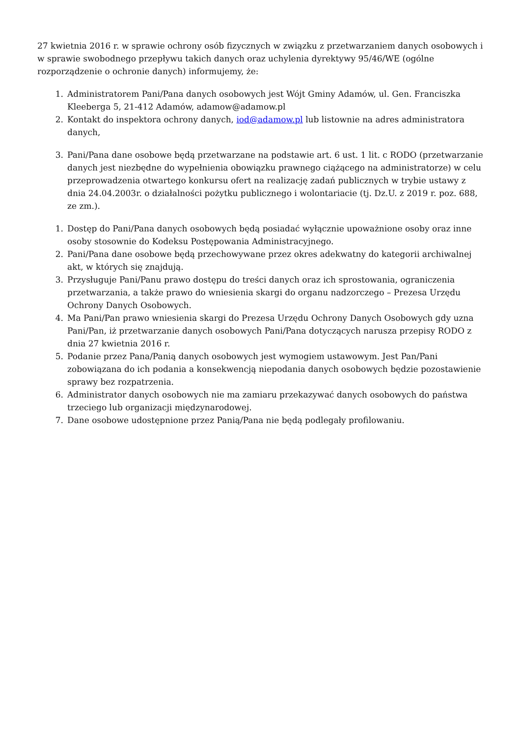27 kwietnia 2016 r. w sprawie ochrony osób fizycznych w związku z przetwarzaniem danych osobowych i w sprawie swobodnego przepływu takich danych oraz uchylenia dyrektywy 95/46/WE (ogólne rozporządzenie o ochronie danych) informujemy, że:
1. Administratorem Pani/Pana danych osobowych jest Wójt Gminy Adamów, ul. Gen. Franciszka Kleeberga 5, 21-412 Adamów, adamow@adamow.pl
2. Kontakt do inspektora ochrony danych, iod@adamow.pl lub listownie na adres administratora danych,
3. Pani/Pana dane osobowe będą przetwarzane na podstawie art. 6 ust. 1 lit. c RODO (przetwarzanie danych jest niezbędne do wypełnienia obowiązku prawnego ciążącego na administratorze) w celu przeprowadzenia otwartego konkursu ofert na realizację zadań publicznych w trybie ustawy z dnia 24.04.2003r. o działalności pożytku publicznego i wolontariacie (tj. Dz.U. z 2019 r. poz. 688, ze zm.).
1. Dostęp do Pani/Pana danych osobowych będą posiadać wyłącznie upoważnione osoby oraz inne osoby stosownie do Kodeksu Postępowania Administracyjnego.
2. Pani/Pana dane osobowe będą przechowywane przez okres adekwatny do kategorii archiwalnej akt, w których się znajdują.
3. Przysługuje Pani/Panu prawo dostępu do treści danych oraz ich sprostowania, ograniczenia przetwarzania, a także prawo do wniesienia skargi do organu nadzorczego – Prezesa Urzędu Ochrony Danych Osobowych.
4. Ma Pani/Pan prawo wniesienia skargi do Prezesa Urzędu Ochrony Danych Osobowych gdy uzna Pani/Pan, iż przetwarzanie danych osobowych Pani/Pana dotyczących narusza przepisy RODO z dnia 27 kwietnia 2016 r.
5. Podanie przez Pana/Panią danych osobowych jest wymogiem ustawowym. Jest Pan/Pani zobowiązana do ich podania a konsekwencją niepodania danych osobowych będzie pozostawienie sprawy bez rozpatrzenia.
6. Administrator danych osobowych nie ma zamiaru przekazywać danych osobowych do państwa trzeciego lub organizacji międzynarodowej.
7. Dane osobowe udostępnione przez Panią/Pana nie będą podlegały profilowaniu.